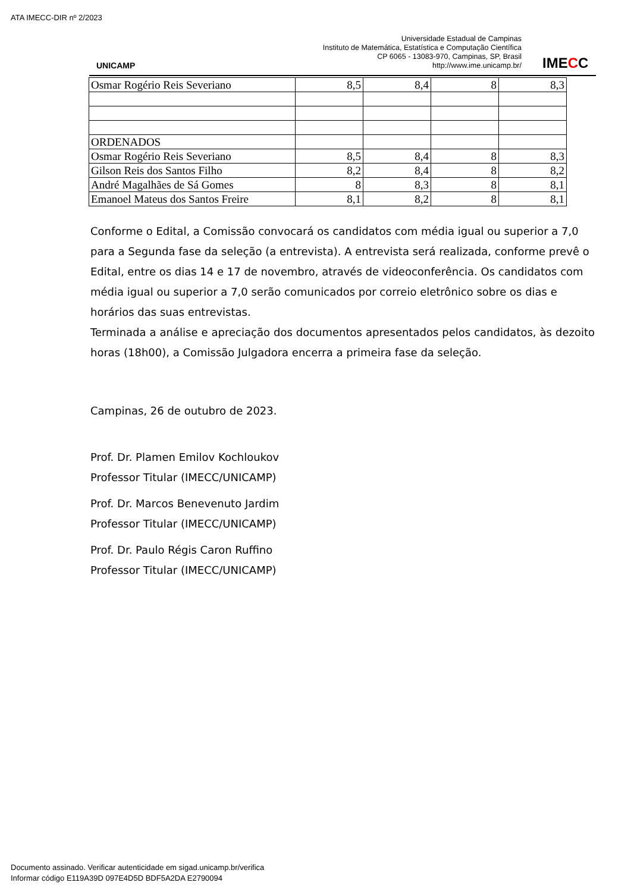ATA IMECC-DIR nº 2/2023
UNICAMP
Universidade Estadual de Campinas
Instituto de Matemática, Estatística e Computação Científica
CP 6065 - 13083-970, Campinas, SP, Brasil
http://www.ime.unicamp.br/
IMECC
| Osmar Rogério Reis Severiano | 8,5 | 8,4 | 8 | 8,3 |
| ORDENADOS | | | | |
| Osmar Rogério Reis Severiano | 8,5 | 8,4 | 8 | 8,3 |
| Gilson Reis dos Santos Filho | 8,2 | 8,4 | 8 | 8,2 |
| André Magalhães de Sá Gomes | 8 | 8,3 | 8 | 8,1 |
| Emanoel Mateus dos Santos Freire | 8,1 | 8,2 | 8 | 8,1 |
Conforme o Edital, a Comissão convocará os candidatos com média igual ou superior a 7,0 para a Segunda fase da seleção (a entrevista). A entrevista será realizada, conforme prevê o Edital, entre os dias 14 e 17 de novembro, através de videoconferência. Os candidatos com média igual ou superior a 7,0 serão comunicados por correio eletrônico sobre os dias e horários das suas entrevistas.
Terminada a análise e apreciação dos documentos apresentados pelos candidatos, às dezoito horas (18h00), a Comissão Julgadora encerra a primeira fase da seleção.
Campinas, 26 de outubro de 2023.
Prof. Dr. Plamen Emilov Kochloukov
Professor Titular (IMECC/UNICAMP)
Prof. Dr. Marcos Benevenuto Jardim
Professor Titular (IMECC/UNICAMP)
Prof. Dr. Paulo Régis Caron Ruffino
Professor Titular (IMECC/UNICAMP)
Documento assinado. Verificar autenticidade em sigad.unicamp.br/verifica
Informar código E119A39D 097E4D5D BDF5A2DA E2790094